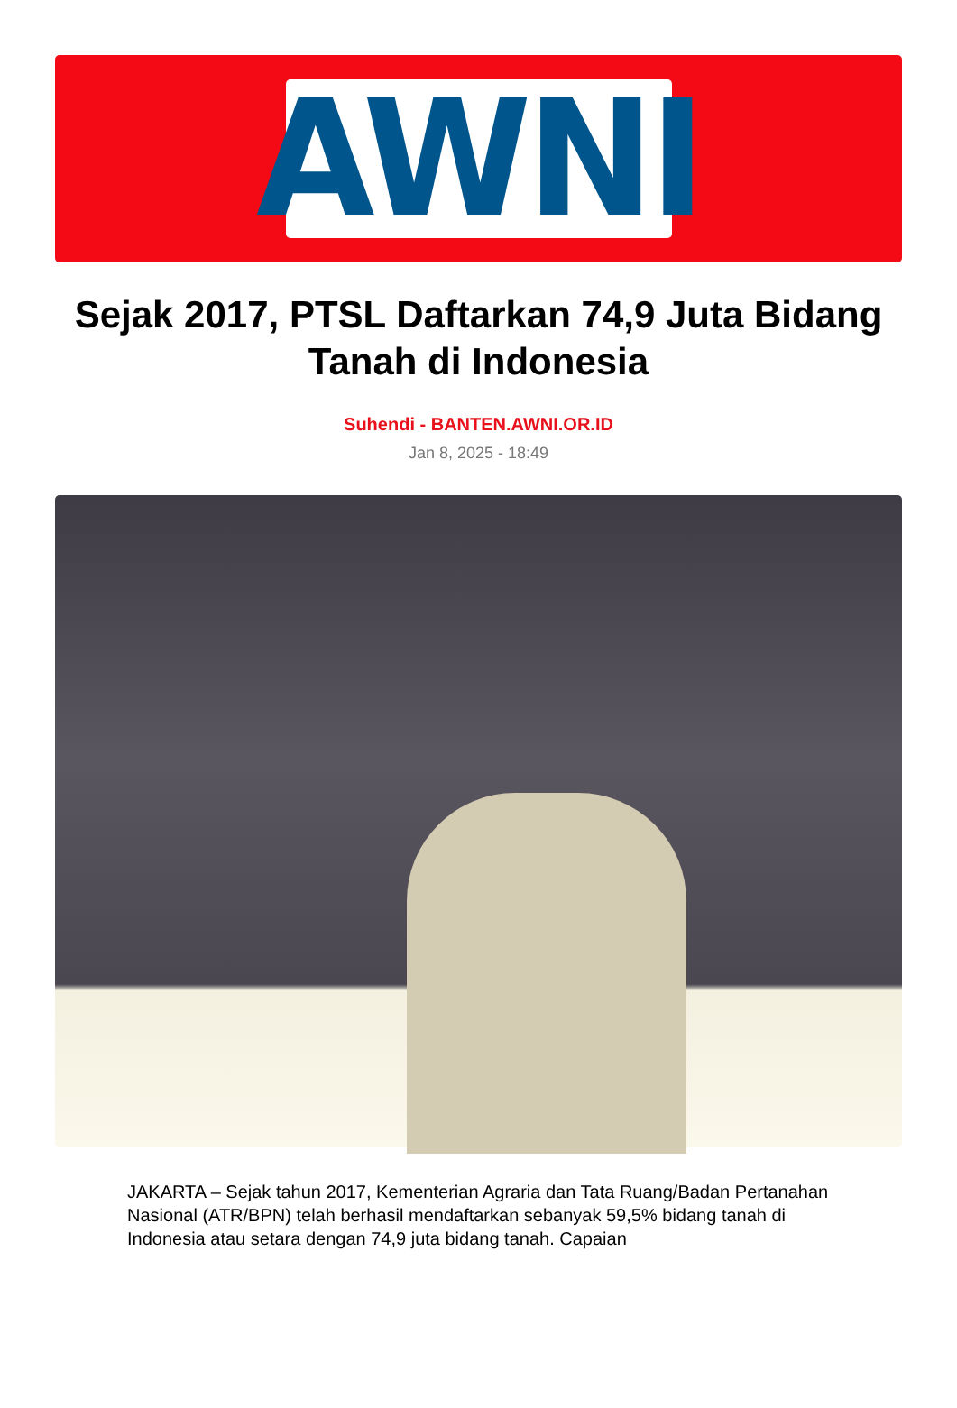AWNI
Sejak 2017, PTSL Daftarkan 74,9 Juta Bidang Tanah di Indonesia
Suhendi - BANTEN.AWNI.OR.ID
Jan 8, 2025 - 18:49
JAKARTA – Sejak tahun 2017, Kementerian Agraria dan Tata Ruang/Badan Pertanahan Nasional (ATR/BPN) telah berhasil mendaftarkan sebanyak 59,5% bidang tanah di Indonesia atau setara dengan 74,9 juta bidang tanah. Capaian